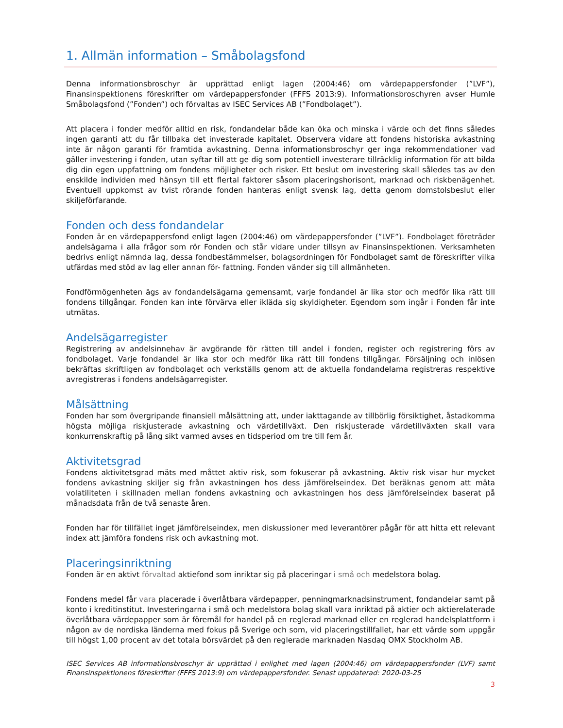1. Allmän information – Småbolagsfond
Denna informationsbroschyr är upprättad enligt lagen (2004:46) om värdepappersfonder (”LVF”), Finansinspektionens föreskrifter om värdepappersfonder (FFFS 2013:9). Informationsbroschyren avser Humle Småbolagsfond (”Fonden”) och förvaltas av ISEC Services AB (”Fondbolaget”).
Att placera i fonder medför alltid en risk, fondandelar både kan öka och minska i värde och det finns således ingen garanti att du får tillbaka det investerade kapitalet. Observera vidare att fondens historiska avkastning inte är någon garanti för framtida avkastning. Denna informationsbroschyr ger inga rekommendationer vad gäller investering i fonden, utan syftar till att ge dig som potentiell investerare tillräcklig information för att bilda dig din egen uppfattning om fondens möjligheter och risker. Ett beslut om investering skall således tas av den enskilde individen med hänsyn till ett flertal faktorer såsom placeringshorisont, marknad och riskbenägenhet. Eventuell uppkomst av tvist rörande fonden hanteras enligt svensk lag, detta genom domstolsbeslut eller skiljeförfarande.
Fonden och dess fondandelar
Fonden är en värdepappersfond enligt lagen (2004:46) om värdepappersfonder (”LVF”). Fondbolaget företräder andelsägarna i alla frågor som rör Fonden och står vidare under tillsyn av Finansinspektionen. Verksamheten bedrivs enligt nämnda lag, dessa fondbestämmelser, bolagsordningen för Fondbolaget samt de föreskrifter vilka utfärdas med stöd av lag eller annan för- fattning. Fonden vänder sig till allmänheten.
Fondförmögenheten ägs av fondandelsägarna gemensamt, varje fondandel är lika stor och medför lika rätt till fondens tillgångar. Fonden kan inte förvärva eller ikläda sig skyldigheter. Egendom som ingår i Fonden får inte utmätas.
Andelsägarregister
Registrering av andelsinnehav är avgörande för rätten till andel i fonden, register och registrering förs av fondbolaget. Varje fondandel är lika stor och medför lika rätt till fondens tillgångar. Försäljning och inlösen bekräftas skriftligen av fondbolaget och verkställs genom att de aktuella fondandelarna registreras respektive avregistreras i fondens andelsägarregister.
Målsättning
Fonden har som övergripande finansiell målsättning att, under iakttagande av tillbörlig försiktighet, åstadkomma högsta möjliga riskjusterade avkastning och värdetillväxt. Den riskjusterade värdetillväxten skall vara konkurrenskraftig på lång sikt varmed avses en tidsperiod om tre till fem år.
Aktivitetsgrad
Fondens aktivitetsgrad mäts med måttet aktiv risk, som fokuserar på avkastning. Aktiv risk visar hur mycket fondens avkastning skiljer sig från avkastningen hos dess jämförelseindex. Det beräknas genom att mäta volatiliteten i skillnaden mellan fondens avkastning och avkastningen hos dess jämförelseindex baserat på månadsdata från de två senaste åren.
Fonden har för tillfället inget jämförelseindex, men diskussioner med leverantörer pågår för att hitta ett relevant index att jämföra fondens risk och avkastning mot.
Placeringsinriktning
Fonden är en aktivt förvaltad aktiefond som inriktar sig på placeringar i små och medelstora bolag.
Fondens medel får vara placerade i överlåtbara värdepapper, penningmarknadsinstrument, fondandelar samt på konto i kreditinstitut. Investeringarna i små och medelstora bolag skall vara inriktad på aktier och aktierelaterade överlåtbara värdepapper som är föremål for handel på en reglerad marknad eller en reglerad handelsplattform i någon av de nordiska länderna med fokus på Sverige och som, vid placeringstillfallet, har ett värde som uppgår till högst 1,00 procent av det totala börsvärdet på den reglerade marknaden Nasdaq OMX Stockholm AB.
ISEC Services AB informationsbroschyr är upprättad i enlighet med lagen (2004:46) om värdepappersfonder (LVF) samt Finansinspektionens föreskrifter (FFFS 2013:9) om värdepappersfonder. Senast uppdaterad: 2020-03-25
3